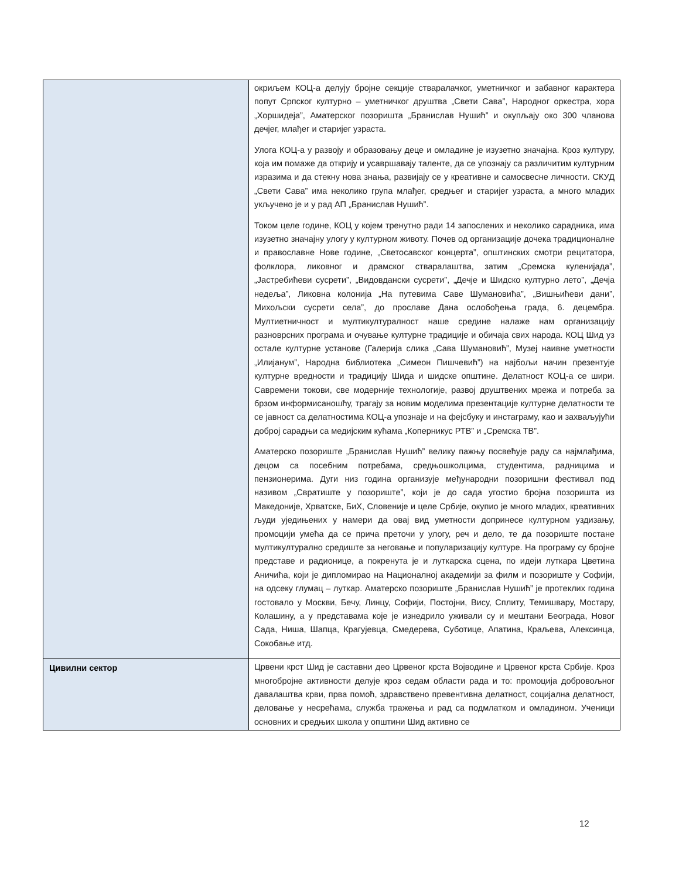| | окриљем КОЦ-а делују бројне секције стваралачког, уметничког и забавног карактера попут Српског културно – уметничког друштва „Свети Сава”, Народног оркестра, хора „Хоршидеја”, Аматерског позоришта „Бранислав Нушић” и окупљају око 300 чланова дечјег, млађег и старијег узраста. Улога КОЦ-а у развоју и образовању деце и омладине је изузетно значајна. Кроз културу, која им помаже да открију и усавршавају таленте, да се упознају са различитим културним изразима и да стекну нова знања, развијају се у креативне и самосвесне личности. СКУД „Свети Сава” има неколико група млађег, средњег и старијег узраста, а много младих укључено је и у рад АП „Бранислав Нушић”. Током целе године, КОЦ у којем тренутно ради 14 запослених и неколико сарадника, има изузетно значајну улогу у културном животу. Почев од организације дочека традиционалне и православне Нове године, „Светосавског концерта”, општинских смотри рецитатора, фолклора, ликовног и драмског стваралаштва, затим „Сремска куленијада”, „Јастребићеви сусрети”, „Видовдански сусрети”, „Дечје и Шидско културно лето”, „Дечја недеља”, Ликовна колонија „На путевима Саве Шумановића”, „Вишњићеви дани”, Михољски сусрети села”, до прославе Дана ослобођења града, 6. децембра. Мултиетничност и мултикултуралност наше средине налаже нам организацију разноврсних програма и очување културне традиције и обичаја свих народа. КОЦ Шид уз остале културне установе (Галерија слика „Сава Шумановић”, Музеј наивне уметности „Илијанум”, Народна библиотека „Симеон Пишчевић”) на најбољи начин презентује културне вредности и традицију Шида и шидске општине. Делатност КОЦ-а се шири. Савремени токови, све модерније технологије, развој друштвених мрежа и потреба за брзом информисаношћу, трагају за новим моделима презентације културне делатности те се јавност са делатностима КОЦ-а упознаје и на фејсбуку и инстаграму, као и захваљујући доброј сарадњи са медијским кућама „Коперникус РТВ” и „Сремска ТВ”. Аматерско позориште „Бранислав Нушић” велику пажњу посвећује раду са најмлађима, децом са посебним потребама, средњошколцима, студентима, радницима и пензионерима. Дуги низ година организује међународни позоришни фестивал под називом „Свратиште у позориште”, који је до сада угостио бројна позоришта из Македоније, Хрватске, БиХ, Словеније и целе Србије, окупио је много младих, креативних људи уједињених у намери да овај вид уметности допринесе културном уздизању, промоцији умећа да се прича преточи у улогу, реч и дело, те да позориште постане мултикултурално средиште за неговање и популаризацију културе. На програму су бројне представе и радионице, а покренута је и луткарска сцена, по идеји луткара Цветина Аничића, који је дипломирао на Националној академији за филм и позориште у Софији, на одсеку глумац – луткар. Аматерско позориште „Бранислав Нушић” је протеклих година гостовало у Москви, Бечу, Линцу, Софији, Постојни, Вису, Сплиту, Темишвару, Мостару, Колашину, а у представама које је изнедрило уживали су и мештани Београда, Новог Сада, Ниша, Шапца, Крагујевца, Смедерева, Суботице, Апатина, Краљева, Алексинца, Сокобање итд. |
| Цивилни сектор | Црвени крст Шид је саставни део Црвеног крста Војводине и Црвеног крста Србије. Кроз многобројне активности делује кроз седам области рада и то: промоција добровољног давалаштва крви, прва помоћ, здравствено превентивна делатност, социјална делатност, деловање у несрећама, служба тражења и рад са подмлатком и омладином. Ученици основних и средњих школа у општини Шид активно се |
12